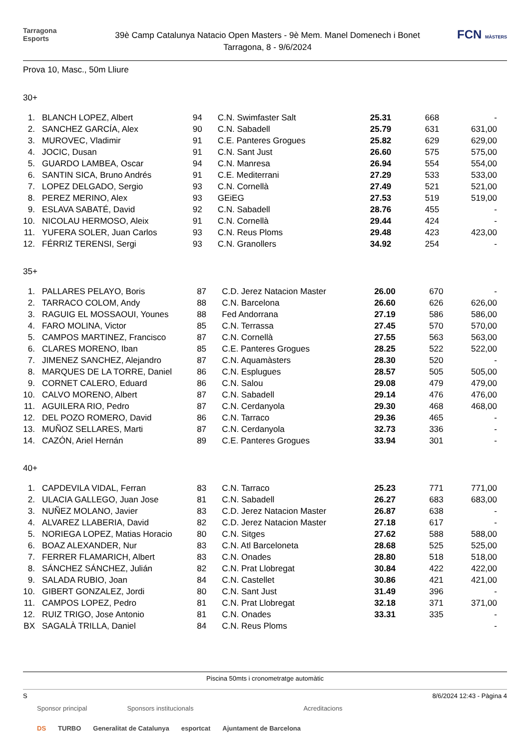Tarragona
Esports
39è Camp Catalunya Natacio Open Masters - 9è Mem. Manel Domenech i Bonet
Tarragona, 8 - 9/6/2024
FCN MÀSTERS
Prova 10, Masc., 50m Lliure
30+
| 1. | BLANCH LOPEZ, Albert | 94 | C.N. Swimfaster Salt | 25.31 | 668 | - |
| 2. | SANCHEZ GARCÍA, Alex | 90 | C.N. Sabadell | 25.79 | 631 | 631,00 |
| 3. | MUROVEC, Vladimir | 91 | C.E. Panteres Grogues | 25.82 | 629 | 629,00 |
| 4. | JOCIC, Dusan | 91 | C.N. Sant Just | 26.60 | 575 | 575,00 |
| 5. | GUARDO LAMBEA, Oscar | 94 | C.N. Manresa | 26.94 | 554 | 554,00 |
| 6. | SANTIN SICA, Bruno Andrés | 91 | C.E. Mediterrani | 27.29 | 533 | 533,00 |
| 7. | LOPEZ DELGADO, Sergio | 93 | C.N. Cornellà | 27.49 | 521 | 521,00 |
| 8. | PEREZ MERINO, Alex | 93 | GEiEG | 27.53 | 519 | 519,00 |
| 9. | ESLAVA SABATÉ, David | 92 | C.N. Sabadell | 28.76 | 455 | - |
| 10. | NICOLAU HERMOSO, Aleix | 91 | C.N. Cornellà | 29.44 | 424 | - |
| 11. | YUFERA SOLER, Juan Carlos | 93 | C.N. Reus Ploms | 29.48 | 423 | 423,00 |
| 12. | FÉRRIZ TERENSI, Sergi | 93 | C.N. Granollers | 34.92 | 254 | - |
35+
| 1. | PALLARES PELAYO, Boris | 87 | C.D. Jerez Natacion Master | 26.00 | 670 | - |
| 2. | TARRACO COLOM, Andy | 88 | C.N. Barcelona | 26.60 | 626 | 626,00 |
| 3. | RAGUIG EL MOSSAOUI, Younes | 88 | Fed Andorrana | 27.19 | 586 | 586,00 |
| 4. | FARO MOLINA, Victor | 85 | C.N. Terrassa | 27.45 | 570 | 570,00 |
| 5. | CAMPOS MARTINEZ, Francisco | 87 | C.N. Cornellà | 27.55 | 563 | 563,00 |
| 6. | CLARES MORENO, Iban | 85 | C.E. Panteres Grogues | 28.25 | 522 | 522,00 |
| 7. | JIMENEZ SANCHEZ, Alejandro | 87 | C.N. Aquamàsters | 28.30 | 520 | - |
| 8. | MARQUES DE LA TORRE, Daniel | 86 | C.N. Esplugues | 28.57 | 505 | 505,00 |
| 9. | CORNET CALERO, Eduard | 86 | C.N. Salou | 29.08 | 479 | 479,00 |
| 10. | CALVO MORENO, Albert | 87 | C.N. Sabadell | 29.14 | 476 | 476,00 |
| 11. | AGUILERA RIO, Pedro | 87 | C.N. Cerdanyola | 29.30 | 468 | 468,00 |
| 12. | DEL POZO ROMERO, David | 86 | C.N. Tarraco | 29.36 | 465 | - |
| 13. | MUÑOZ SELLARES, Marti | 87 | C.N. Cerdanyola | 32.73 | 336 | - |
| 14. | CAZÓN, Ariel Hernán | 89 | C.E. Panteres Grogues | 33.94 | 301 | - |
40+
| 1. | CAPDEVILA VIDAL, Ferran | 83 | C.N. Tarraco | 25.23 | 771 | 771,00 |
| 2. | ULACIA GALLEGO, Juan Jose | 81 | C.N. Sabadell | 26.27 | 683 | 683,00 |
| 3. | NUÑEZ MOLANO, Javier | 83 | C.D. Jerez Natacion Master | 26.87 | 638 | - |
| 4. | ALVAREZ LLABERIA, David | 82 | C.D. Jerez Natacion Master | 27.18 | 617 | - |
| 5. | NORIEGA LOPEZ, Matias Horacio | 80 | C.N. Sitges | 27.62 | 588 | 588,00 |
| 6. | BOAZ ALEXANDER, Nur | 83 | C.N. Atl Barceloneta | 28.68 | 525 | 525,00 |
| 7. | FERRER FLAMARICH, Albert | 83 | C.N. Onades | 28.80 | 518 | 518,00 |
| 8. | SÁNCHEZ SÁNCHEZ, Julián | 82 | C.N. Prat Llobregat | 30.84 | 422 | 422,00 |
| 9. | SALADA RUBIO, Joan | 84 | C.N. Castellet | 30.86 | 421 | 421,00 |
| 10. | GIBERT GONZALEZ, Jordi | 80 | C.N. Sant Just | 31.49 | 396 | - |
| 11. | CAMPOS LOPEZ, Pedro | 81 | C.N. Prat Llobregat | 32.18 | 371 | 371,00 |
| 12. | RUIZ TRIGO, Jose Antonio | 81 | C.N. Onades | 33.31 | 335 | - |
| BX | SAGALÀ TRILLA, Daniel | 84 | C.N. Reus Ploms | | | - |
Piscina 50mts i cronometratge automàtic
S 8/6/2024 12:43 - Pàgina 4
Sponsor principal Sponsors institucionals Acreditacions
DS TURBO Generalitat de Catalunya esportcat Ajuntament de Barcelona